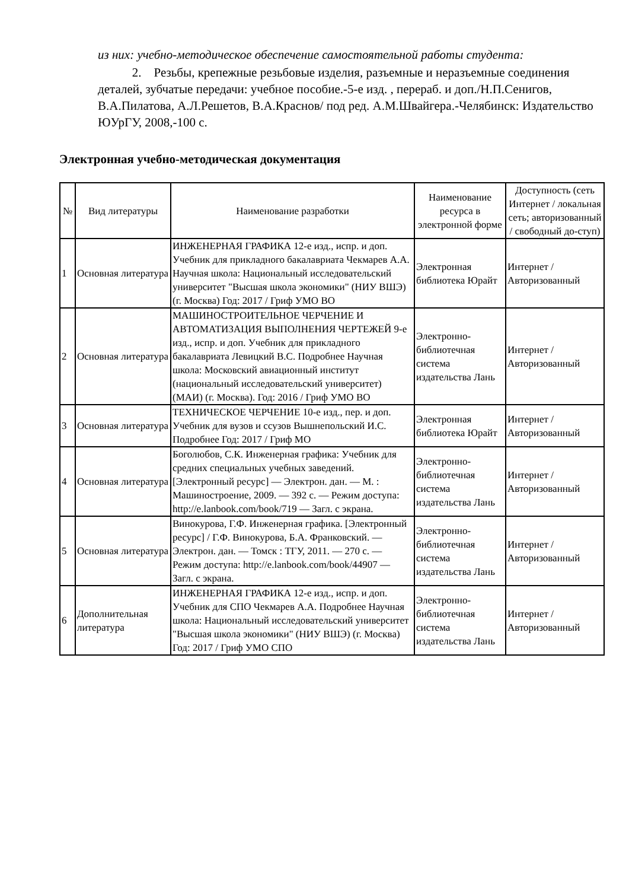из них: учебно-методическое обеспечение самостоятельной работы студента:
2. Резьбы, крепежные резьбовые изделия, разъемные и неразъемные соединения деталей, зубчатые передачи: учебное пособие.-5-е изд. , перераб. и доп./Н.П.Сенигов, В.А.Пилатова, А.Л.Решетов, В.А.Краснов/ под ред. А.М.Швайгера.-Челябинск: Издательство ЮУрГУ, 2008,-100 с.
Электронная учебно-методическая документация
| № | Вид литературы | Наименование разработки | Наименование ресурса в электронной форме | Доступность (сеть Интернет / локальная сеть; авторизованный / свободный до-ступ) |
| --- | --- | --- | --- | --- |
| 1 | Основная литература | ИНЖЕНЕРНАЯ ГРАФИКА 12-е изд., испр. и доп. Учебник для прикладного бакалавриата Чекмарев А.А. Научная школа: Национальный исследовательский университет "Высшая школа экономики" (НИУ ВШЭ) (г. Москва) Год: 2017 / Гриф УМО ВО | Электронная библиотека Юрайт | Интернет / Авторизованный |
| 2 | Основная литература | МАШИНОСТРОИТЕЛЬНОЕ ЧЕРЧЕНИЕ И АВТОМАТИЗАЦИЯ ВЫПОЛНЕНИЯ ЧЕРТЕЖЕЙ 9-е изд., испр. и доп. Учебник для прикладного бакалавриата Левицкий В.С. Подробнее Научная школа: Московский авиационный институт (национальный исследовательский университет) (МАИ) (г. Москва). Год: 2016 / Гриф УМО ВО | Электронно-библиотечная система издательства Лань | Интернет / Авторизованный |
| 3 | Основная литература | ТЕХНИЧЕСКОЕ ЧЕРЧЕНИЕ 10-е изд., пер. и доп. Учебник для вузов и ссузов Вышнепольский И.С. Подробнее Год: 2017 / Гриф МО | Электронная библиотека Юрайт | Интернет / Авторизованный |
| 4 | Основная литература | Боголюбов, С.К. Инженерная графика: Учебник для средних специальных учебных заведений. [Электронный ресурс] — Электрон. дан. — М. : Машиностроение, 2009. — 392 с. — Режим доступа: http://e.lanbook.com/book/719 — Загл. с экрана. | Электронно-библиотечная система издательства Лань | Интернет / Авторизованный |
| 5 | Основная литература | Винокурова, Г.Ф. Инженерная графика. [Электронный ресурс] / Г.Ф. Винокурова, Б.А. Франковский. — Электрон. дан. — Томск : ТГУ, 2011. — 270 с. — Режим доступа: http://e.lanbook.com/book/44907 — Загл. с экрана. | Электронно-библиотечная система издательства Лань | Интернет / Авторизованный |
| 6 | Дополнительная литература | ИНЖЕНЕРНАЯ ГРАФИКА 12-е изд., испр. и доп. Учебник для СПО Чекмарев А.А. Подробнее Научная школа: Национальный исследовательский университет "Высшая школа экономики" (НИУ ВШЭ) (г. Москва) Год: 2017 / Гриф УМО СПО | Электронно-библиотечная система издательства Лань | Интернет / Авторизованный |